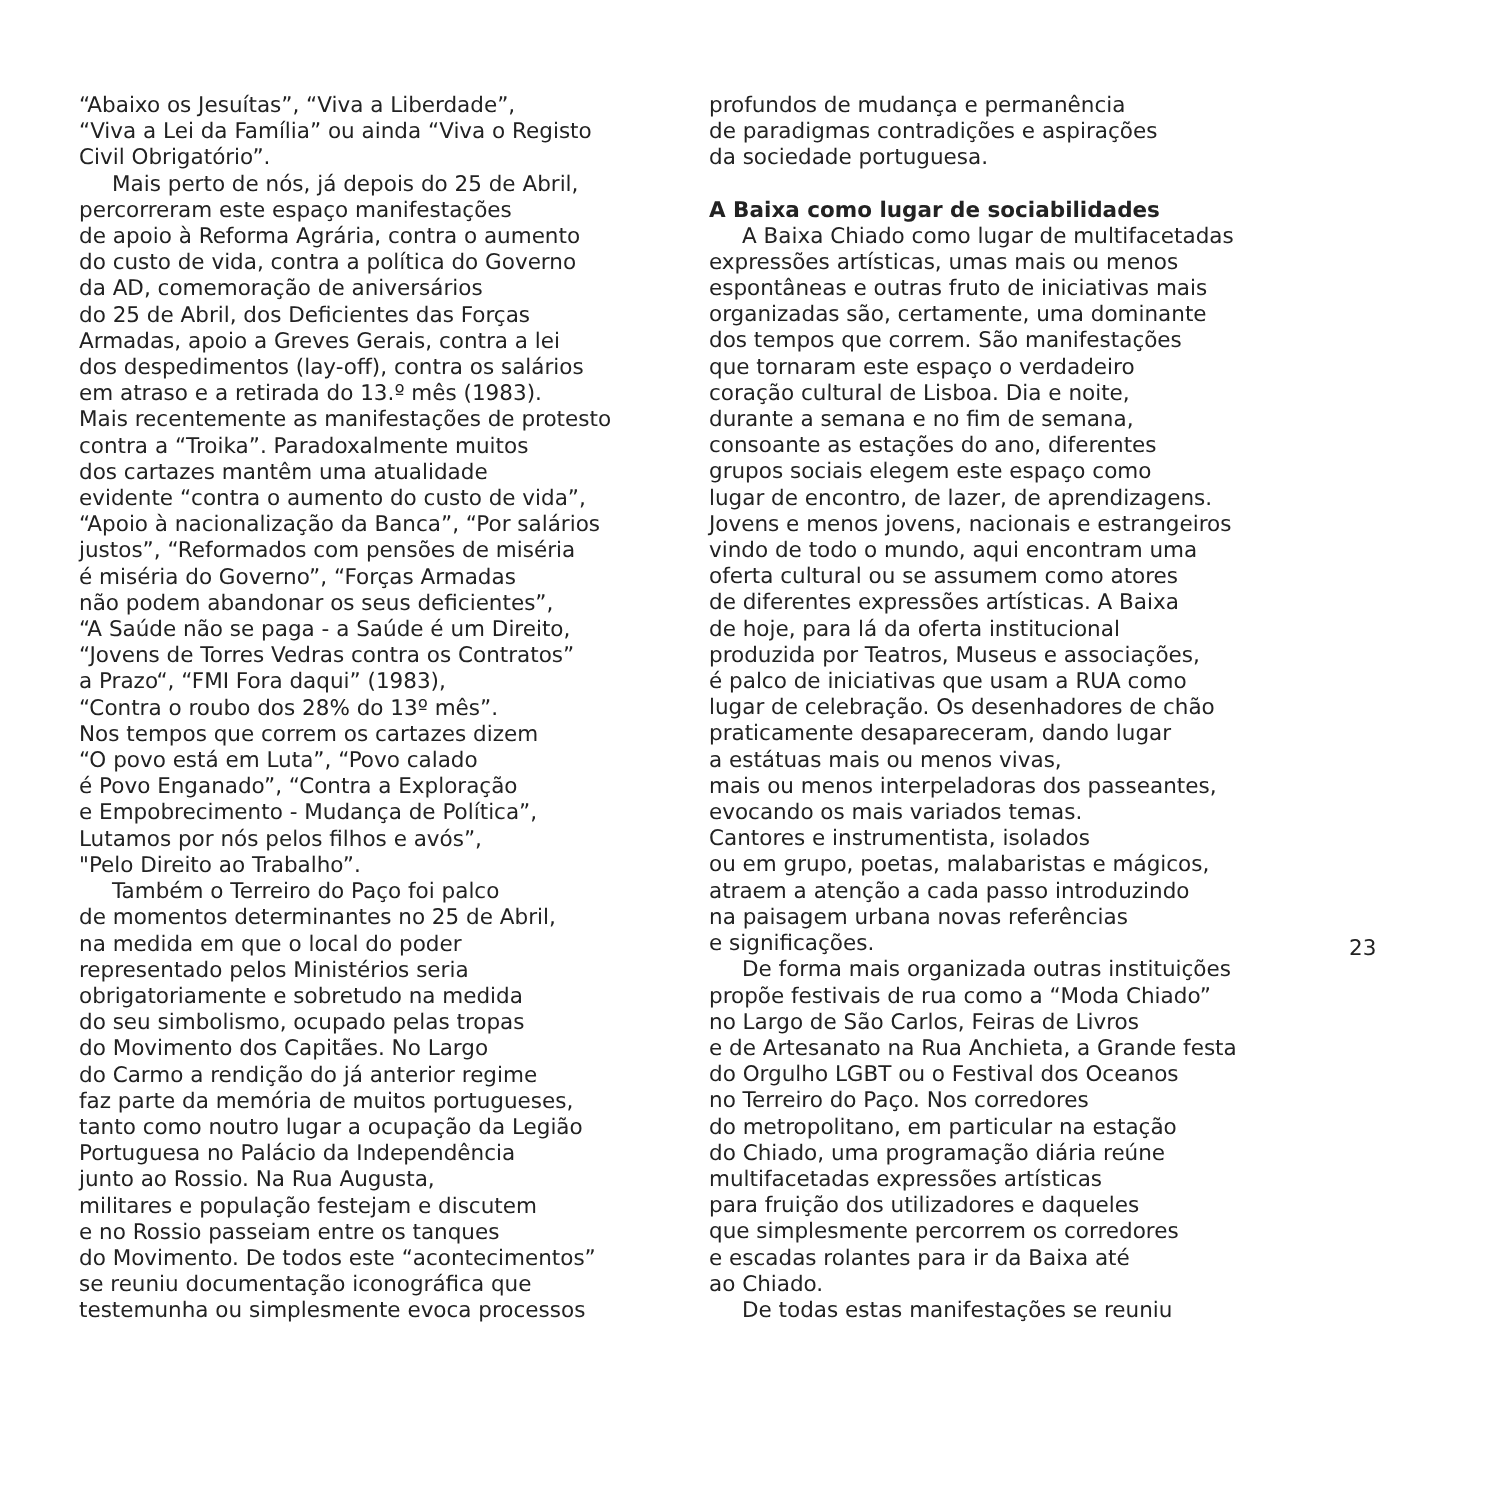“Abaixo os Jesuítas”, “Viva a Liberdade”,
“Viva a Lei da Família” ou ainda “Viva o Registo
Civil Obrigatório”.
Mais perto de nós, já depois do 25 de Abril,
percorreram este espaço manifestações
de apoio à Reforma Agrária, contra o aumento
do custo de vida, contra a política do Governo
da AD, comemoração de aniversários
do 25 de Abril, dos Deficientes das Forças
Armadas, apoio a Greves Gerais, contra a lei
dos despedimentos (lay-off), contra os salários
em atraso e a retirada do 13.º mês (1983).
Mais recentemente as manifestações de protesto
contra a “Troika”. Paradoxalmente muitos
dos cartazes mantêm uma atualidade
evidente “contra o aumento do custo de vida”,
“Apoio à nacionalização da Banca”, “Por salários
justos”, “Reformados com pensões de miséria
é miséria do Governo”, “Forças Armadas
não podem abandonar os seus deficientes”,
“A Saúde não se paga - a Saúde é um Direito,
“Jovens de Torres Vedras contra os Contratos”
a Prazo“, “FMI Fora daqui” (1983),
“Contra o roubo dos 28% do 13º mês”.
Nos tempos que correm os cartazes dizem
“O povo está em Luta”, “Povo calado
é Povo Enganado”, “Contra a Exploração
e Empobrecimento - Mudança de Política”,
Lutamos por nós pelos filhos e avós”,
"Pelo Direito ao Trabalho”.
Também o Terreiro do Paço foi palco
de momentos determinantes no 25 de Abril,
na medida em que o local do poder
representado pelos Ministérios seria
obrigatoriamente e sobretudo na medida
do seu simbolismo, ocupado pelas tropas
do Movimento dos Capitães. No Largo
do Carmo a rendição do já anterior regime
faz parte da memória de muitos portugueses,
tanto como noutro lugar a ocupação da Legião
Portuguesa no Palácio da Independência
junto ao Rossio. Na Rua Augusta,
militares e população festejam e discutem
e no Rossio passeiam entre os tanques
do Movimento. De todos este “acontecimentos”
se reuniu documentação iconográfica que
testemunha ou simplesmente evoca processos
profundos de mudança e permanência
de paradigmas contradições e aspirações
da sociedade portuguesa.
A Baixa como lugar de sociabilidades
A Baixa Chiado como lugar de multifacetadas
expressões artísticas, umas mais ou menos
espontâneas e outras fruto de iniciativas mais
organizadas são, certamente, uma dominante
dos tempos que correm. São manifestações
que tornaram este espaço o verdadeiro
coração cultural de Lisboa. Dia e noite,
durante a semana e no fim de semana,
consoante as estações do ano, diferentes
grupos sociais elegem este espaço como
lugar de encontro, de lazer, de aprendizagens.
Jovens e menos jovens, nacionais e estrangeiros
vindo de todo o mundo, aqui encontram uma
oferta cultural ou se assumem como atores
de diferentes expressões artísticas. A Baixa
de hoje, para lá da oferta institucional
produzida por Teatros, Museus e associações,
é palco de iniciativas que usam a RUA como
lugar de celebração. Os desenhadores de chão
praticamente desapareceram, dando lugar
a estátuas mais ou menos vivas,
mais ou menos interpeladoras dos passeantes,
evocando os mais variados temas.
Cantores e instrumentista, isolados
ou em grupo, poetas, malabaristas e mágicos,
atraem a atenção a cada passo introduzindo
na paisagem urbana novas referências
e significações.
De forma mais organizada outras instituições
propõe festivais de rua como a “Moda Chiado”
no Largo de São Carlos, Feiras de Livros
e de Artesanato na Rua Anchieta, a Grande festa
do Orgulho LGBT ou o Festival dos Oceanos
no Terreiro do Paço. Nos corredores
do metropolitano, em particular na estação
do Chiado, uma programação diária reúne
multifacetadas expressões artísticas
para fruição dos utilizadores e daqueles
que simplesmente percorrem os corredores
e escadas rolantes para ir da Baixa até
ao Chiado.
De todas estas manifestações se reuniu
23